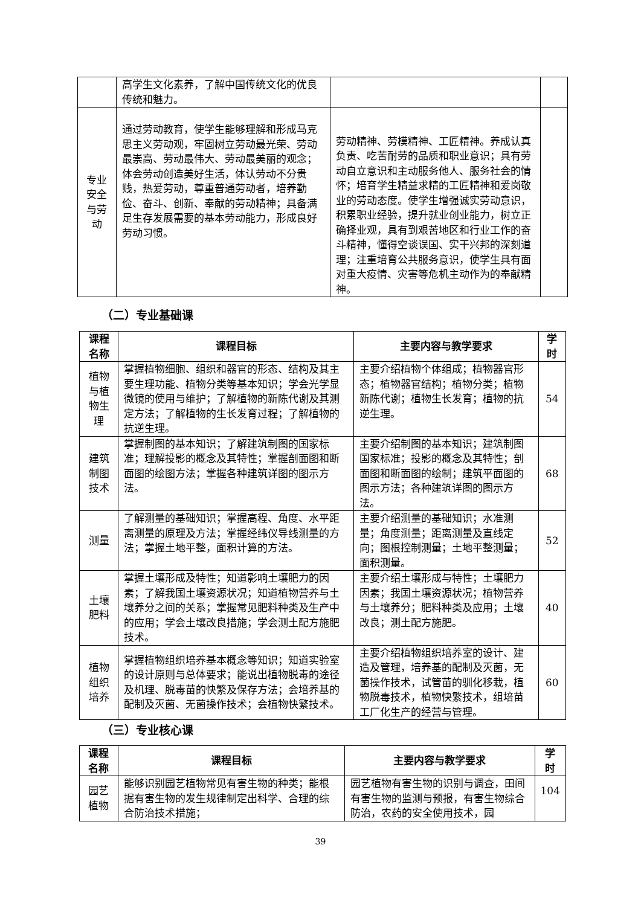| | 高学生文化素养，了解中国传统文化的优良传统和魅力。 | | |
| 专业安全与劳动 | 通过劳动教育，使学生能够理解和形成马克思主义劳动观，牢固树立劳动最光荣、劳动最崇高、劳动最伟大、劳动最美丽的观念；体会劳动创造美好生活，体认劳动不分贵贱，热爱劳动，尊重普通劳动者，培养勤俭、奋斗、创新、奉献的劳动精神；具备满足生存发展需要的基本劳动能力，形成良好劳动习惯。 | 劳动精神、劳模精神、工匠精神。养成认真负责、吃苦耐劳的品质和职业意识；具有劳动自立意识和主动服务他人、服务社会的情怀；培育学生精益求精的工匠精神和爱岗敬业的劳动态度。使学生增强诚实劳动意识，积累职业经验，提升就业创业能力，树立正确择业观，具有到艰苦地区和行业工作的奋斗精神，懂得空谈误国、实干兴邦的深刻道理；注重培育公共服务意识，使学生具有面对重大疫情、灾害等危机主动作为的奉献精神。 | |
（二）专业基础课
| 课程名称 | 课程目标 | 主要内容与教学要求 | 学时 |
| --- | --- | --- | --- |
| 植物与植物生理 | 掌握植物细胞、组织和器官的形态、结构及其主要生理功能、植物分类等基本知识；学会光学显微镜的使用与维护；了解植物的新陈代谢及其测定方法；了解植物的生长发育过程；了解植物的抗逆生理。 | 主要介绍植物个体组成；植物器官形态；植物器官结构；植物分类；植物新陈代谢；植物生长发育；植物的抗逆生理。 | 54 |
| 建筑制图技术 | 掌握制图的基本知识；了解建筑制图的国家标准；理解投影的概念及其特性；掌握剖面图和断面图的绘图方法；掌握各种建筑详图的图示方法。 | 主要介绍制图的基本知识；建筑制图国家标准；投影的概念及其特性；剖面图和断面图的绘制；建筑平面图的图示方法；各种建筑详图的图示方法。 | 68 |
| 测量 | 了解测量的基础知识；掌握高程、角度、水平距离测量的原理及方法；掌握经纬仪导线测量的方法；掌握土地平整，面积计算的方法。 | 主要介绍测量的基础知识；水准测量；角度测量；距离测量及直线定向；图根控制测量；土地平整测量；面积测量。 | 52 |
| 土壤肥料 | 掌握土壤形成及特性；知道影响土壤肥力的因素；了解我国土壤资源状况；知道植物营养与土壤养分之间的关系；掌握常见肥料种类及生产中的应用；学会土壤改良措施；学会测土配方施肥技术。 | 主要介绍土壤形成与特性；土壤肥力因素；我国土壤资源状况；植物营养与土壤养分；肥料种类及应用；土壤改良；测土配方施肥。 | 40 |
| 植物组织培养 | 掌握植物组织培养基本概念等知识；知道实验室的设计原则与总体要求；能说出植物脱毒的途径及机理、脱毒苗的快繁及保存方法；会培养基的配制及灭菌、无菌操作技术；会植物快繁技术。 | 主要介绍植物组织培养室的设计、建造及管理，培养基的配制及灭菌，无菌操作技术，试管苗的驯化移栽，植物脱毒技术，植物快繁技术，组培苗工厂化生产的经营与管理。 | 60 |
（三）专业核心课
| 课程名称 | 课程目标 | 主要内容与教学要求 | 学时 |
| --- | --- | --- | --- |
| 园艺植物 | 能够识别园艺植物常见有害生物的种类；能根据有害生物的发生规律制定出科学、合理的综合防治技术措施； | 园艺植物有害生物的识别与调查，田间有害生物的监测与预报，有害生物综合防治，农药的安全使用技术，园 | 104 |
39